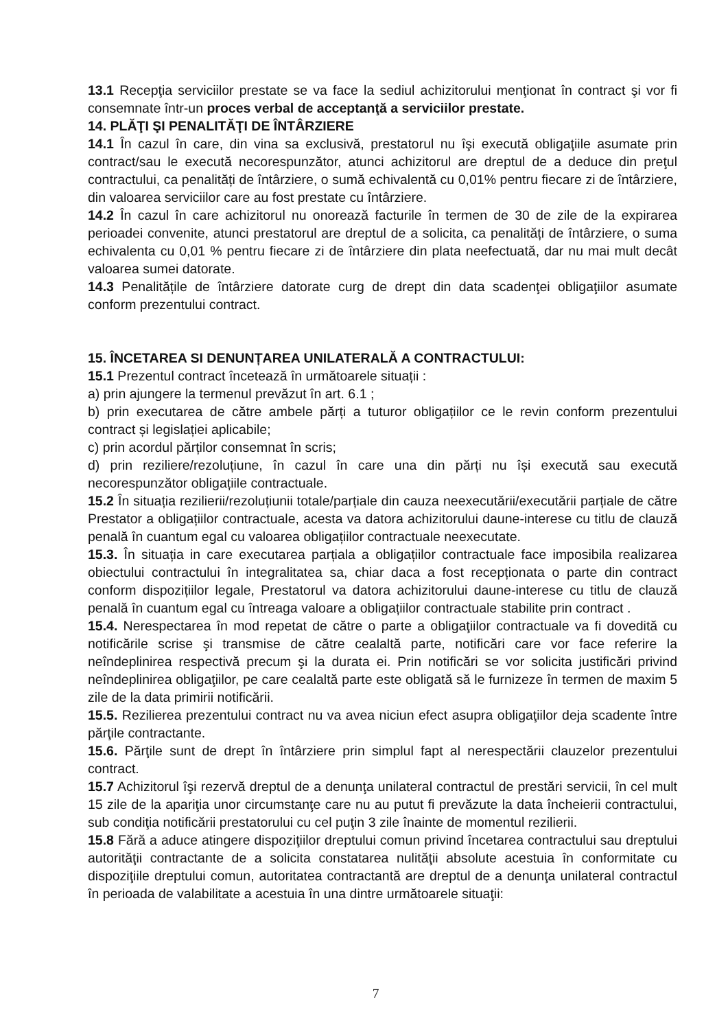13.1 Recepţia serviciilor prestate se va face la sediul achizitorului menţionat în contract şi vor fi consemnate într-un proces verbal de acceptanţă a serviciilor prestate.
14. PLĂŢI ŞI PENALITĂŢI DE ÎNTÂRZIERE
14.1 În cazul în care, din vina sa exclusivă, prestatorul nu îşi execută obligaţiile asumate prin contract/sau le execută necorespunzător, atunci achizitorul are dreptul de a deduce din preţul contractului, ca penalități de întârziere, o sumă echivalentă cu 0,01% pentru fiecare zi de întârziere, din valoarea serviciilor care au fost prestate cu întârziere.
14.2 În cazul în care achizitorul nu onorează facturile în termen de 30 de zile de la expirarea perioadei convenite, atunci prestatorul are dreptul de a solicita, ca penalități de întârziere, o suma echivalenta cu 0,01 % pentru fiecare zi de întârziere din plata neefectuată, dar nu mai mult decât valoarea sumei datorate.
14.3 Penalitățile de întârziere datorate curg de drept din data scadenţei obligaţiilor asumate conform prezentului contract.
15. ÎNCETAREA SI DENUNȚAREA UNILATERALĂ A CONTRACTULUI:
15.1 Prezentul contract încetează în următoarele situații :
a) prin ajungere la termenul prevăzut în art. 6.1 ;
b) prin executarea de către ambele părți a tuturor obligațiilor ce le revin conform prezentului contract și legislației aplicabile;
c) prin acordul părților consemnat în scris;
d) prin reziliere/rezoluțiune, în cazul în care una din părți nu își execută sau execută necorespunzător obligațiile contractuale.
15.2 În situația rezilierii/rezoluțiunii totale/parțiale din cauza neexecutării/executării parțiale de către Prestator a obligațiilor contractuale, acesta va datora achizitorului daune-interese cu titlu de clauză penală în cuantum egal cu valoarea obligațiilor contractuale neexecutate.
15.3. În situația in care executarea parțiala a obligațiilor contractuale face imposibila realizarea obiectului contractului în integralitatea sa, chiar daca a fost recepționata o parte din contract conform dispozițiilor legale, Prestatorul va datora achizitorului daune-interese cu titlu de clauză penală în cuantum egal cu întreaga valoare a obligațiilor contractuale stabilite prin contract .
15.4. Nerespectarea în mod repetat de către o parte a obligaţiilor contractuale va fi dovedită cu notificările scrise şi transmise de către cealaltă parte, notificări care vor face referire la neîndeplinirea respectivă precum şi la durata ei. Prin notificări se vor solicita justificări privind neîndeplinirea obligaţiilor, pe care cealaltă parte este obligată să le furnizeze în termen de maxim 5 zile de la data primirii notificării.
15.5. Rezilierea prezentului contract nu va avea niciun efect asupra obligaţiilor deja scadente între părţile contractante.
15.6. Părţile sunt de drept în întârziere prin simplul fapt al nerespectării clauzelor prezentului contract.
15.7 Achizitorul îşi rezervă dreptul de a denunţa unilateral contractul de prestări servicii, în cel mult 15 zile de la apariţia unor circumstanţe care nu au putut fi prevăzute la data încheierii contractului, sub condiţia notificării prestatorului cu cel puţin 3 zile înainte de momentul rezilierii.
15.8 Fără a aduce atingere dispoziţiilor dreptului comun privind încetarea contractului sau dreptului autorităţii contractante de a solicita constatarea nulităţii absolute acestuia în conformitate cu dispoziţiile dreptului comun, autoritatea contractantă are dreptul de a denunţa unilateral contractul în perioada de valabilitate a acestuia în una dintre următoarele situaţii:
7